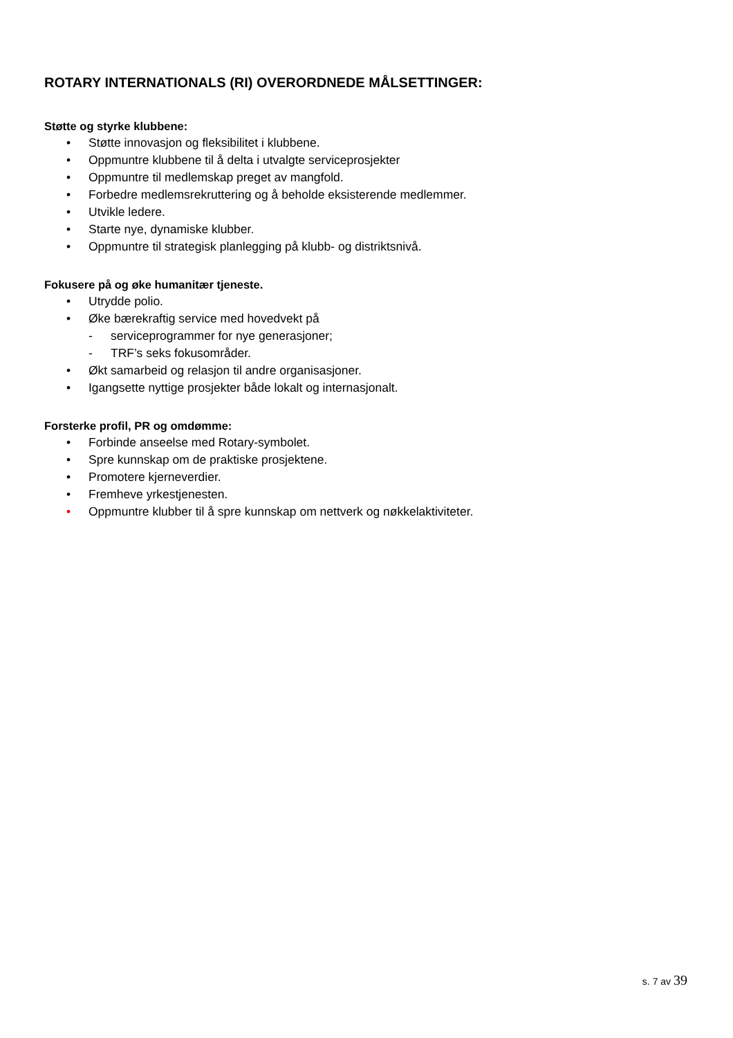ROTARY INTERNATIONALS (RI) OVERORDNEDE MÅLSETTINGER:
Støtte og styrke klubbene:
• Støtte innovasjon og fleksibilitet i klubbene.
• Oppmuntre klubbene til å delta i utvalgte serviceprosjekter
• Oppmuntre til medlemskap preget av mangfold.
• Forbedre medlemsrekruttering og å beholde eksisterende medlemmer.
• Utvikle ledere.
• Starte nye, dynamiske klubber.
• Oppmuntre til strategisk planlegging på klubb- og distriktsnivå.
Fokusere på og øke humanitær tjeneste.
• Utrydde polio.
• Øke bærekraftig service med hovedvekt på
- serviceprogrammer for nye generasjoner;
- TRF’s seks fokusområder.
• Økt samarbeid og relasjon til andre organisasjoner.
• Igangsette nyttige prosjekter både lokalt og internasjonalt.
Forsterke profil, PR og omdømme:
• Forbinde anseelse med Rotary-symbolet.
• Spre kunnskap om de praktiske prosjektene.
• Promotere kjerneverdier.
• Fremheve yrkestjenesten.
• Oppmuntre klubber til å spre kunnskap om nettverk og nøkkelaktiviteter.
s. 7 av 39